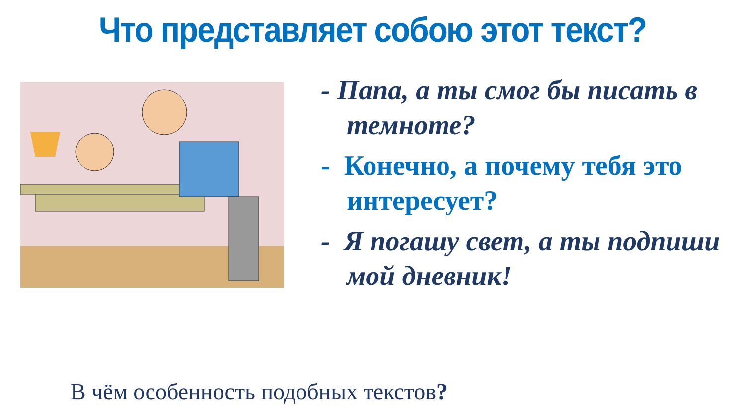Что представляет собою этот текст?
- Папа, а ты смог бы писать в темноте?
- Конечно, а почему тебя это интересует?
- Я погашу свет, а ты подпиши мой дневник!
В чём особенность подобных текстов?